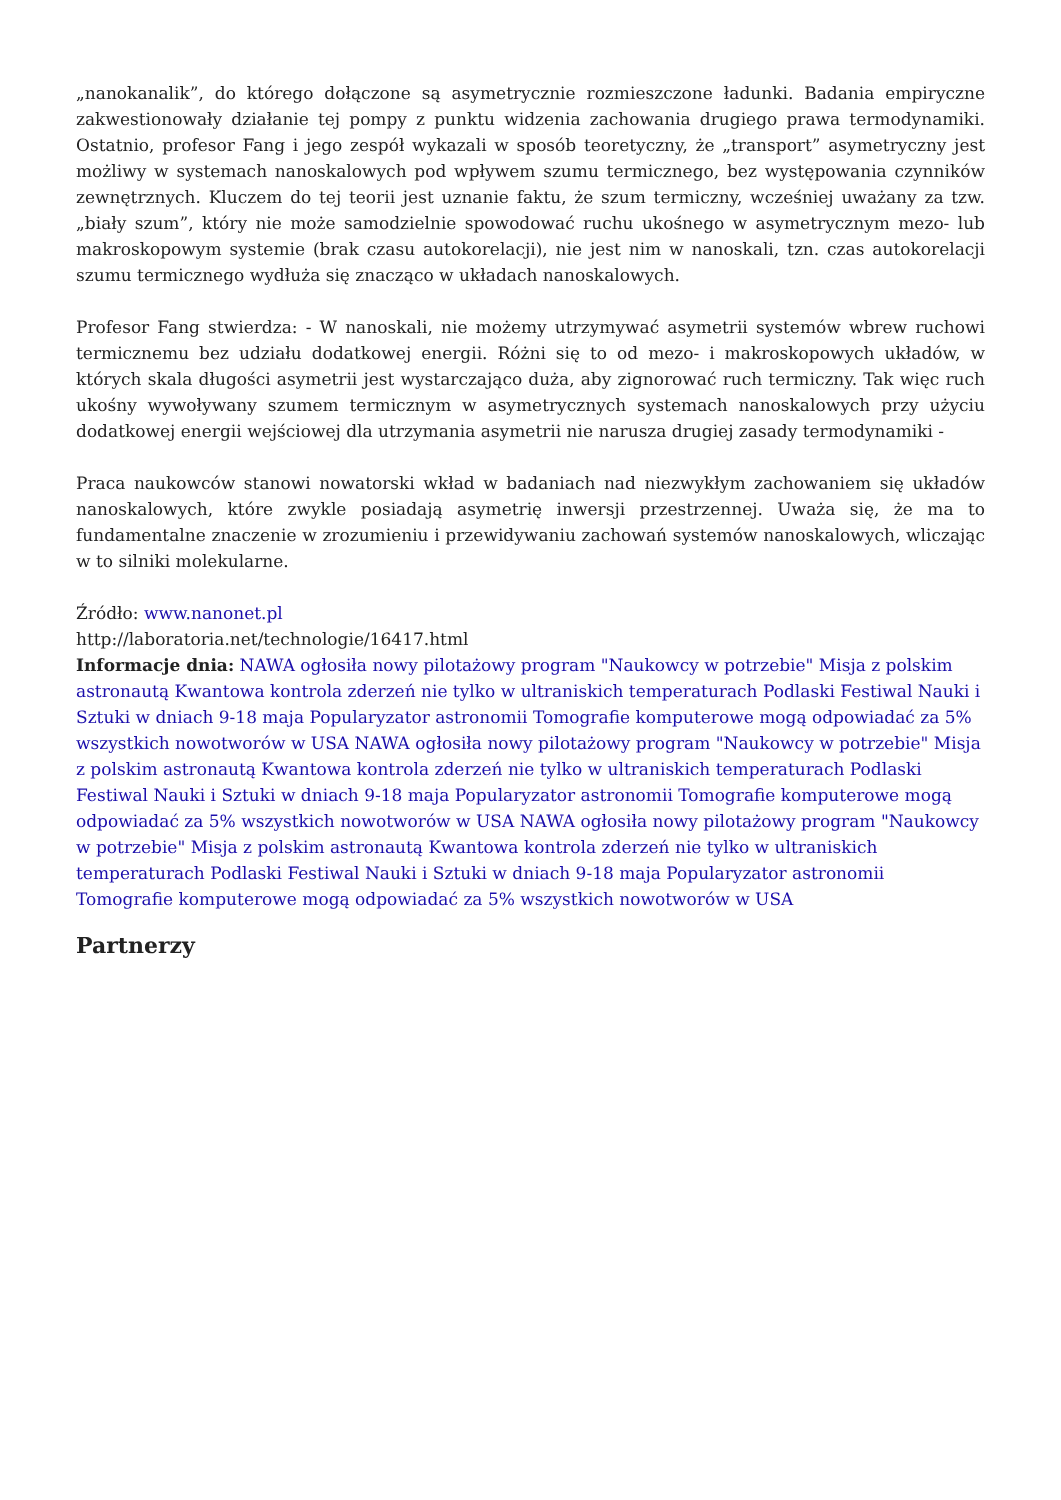„nanokanalik”, do którego dołączone są asymetrycznie rozmieszczone ładunki. Badania empiryczne zakwestionowały działanie tej pompy z punktu widzenia zachowania drugiego prawa termodynamiki. Ostatnio, profesor Fang i jego zespół wykazali w sposób teoretyczny, że „transport” asymetryczny jest możliwy w systemach nanoskalowych pod wpływem szumu termicznego, bez występowania czynników zewnętrznych. Kluczem do tej teorii jest uznanie faktu, że szum termiczny, wcześniej uważany za tzw. „biały szum”, który nie może samodzielnie spowodować ruchu ukośnego w asymetrycznym mezo- lub makroskopowym systemie (brak czasu autokorelacji), nie jest nim w nanoskali, tzn. czas autokorelacji szumu termicznego wydłuża się znacząco w układach nanoskalowych.
Profesor Fang stwierdza: - W nanoskali, nie możemy utrzymywać asymetrii systemów wbrew ruchowi termicznemu bez udziału dodatkowej energii. Różni się to od mezo- i makroskopowych układów, w których skala długości asymetrii jest wystarczająco duża, aby zignorować ruch termiczny. Tak więc ruch ukośny wywoływany szumem termicznym w asymetrycznych systemach nanoskalowych przy użyciu dodatkowej energii wejściowej dla utrzymania asymetrii nie narusza drugiej zasady termodynamiki -
Praca naukowców stanowi nowatorski wkład w badaniach nad niezwykłym zachowaniem się układów nanoskalowych, które zwykle posiadają asymetrię inwersji przestrzennej. Uważa się, że ma to fundamentalne znaczenie w zrozumieniu i przewidywaniu zachowań systemów nanoskalowych, wliczając w to silniki molekularne.
Źródło: www.nanonet.pl
http://laboratoria.net/technologie/16417.html
Informacje dnia: NAWA ogłosiła nowy pilotażowy program "Naukowcy w potrzebie" Misja z polskim astronautą Kwantowa kontrola zderzeń nie tylko w ultraniskich temperaturach Podlaski Festiwal Nauki i Sztuki w dniach 9-18 maja Popularyzator astronomii Tomografie komputerowe mogą odpowiadać za 5% wszystkich nowotworów w USA NAWA ogłosiła nowy pilotażowy program "Naukowcy w potrzebie" Misja z polskim astronautą Kwantowa kontrola zderzeń nie tylko w ultraniskich temperaturach Podlaski Festiwal Nauki i Sztuki w dniach 9-18 maja Popularyzator astronomii Tomografie komputerowe mogą odpowiadać za 5% wszystkich nowotworów w USA NAWA ogłosiła nowy pilotażowy program "Naukowcy w potrzebie" Misja z polskim astronautą Kwantowa kontrola zderzeń nie tylko w ultraniskich temperaturach Podlaski Festiwal Nauki i Sztuki w dniach 9-18 maja Popularyzator astronomii Tomografie komputerowe mogą odpowiadać za 5% wszystkich nowotworów w USA
Partnerzy